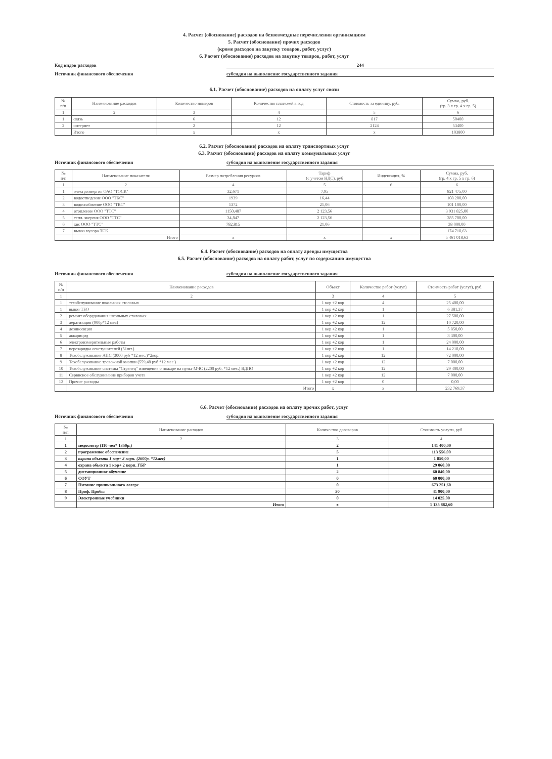4. Расчет (обоснование) расходов на безвозмездные перечисления организациям
5. Расчет (обоснование) прочих расходов
(кроме расходов на закупку товаров, работ, услуг)
6. Расчет (обоснование) расходов на закупку товаров, работ, услуг
Код видов расходов 244
Источник финансового обеспечения субсидия на выполнение государственного задания
6.1. Расчет (обоснование) расходов на оплату услуг связи
| № п/п | Наименование расходов | Количество номеров | Количество платежей в год | Стоимость за единицу, руб. | Сумма, руб. (гр. 3 х гр. 4 х гр. 5) |
| --- | --- | --- | --- | --- | --- |
| 1 | 2 | 3 | 4 | 5 | 6 |
| 1 | связь | 6 | 12 | 817 | 50400 |
| 2 | интернет | 2 | 12 | 2124 | 53400 |
| | Итого | x | x | x | 103800 |
6.2. Расчет (обоснование) расходов на оплату транспортных услуг
6.3. Расчет (обоснование) расходов на оплату коммунальных услуг
Источник финансового обеспечения субсидия на выполнение государственного задания
| № п/п | Наименование показателя | Размер потребления ресурсов | Тариф (с учетом НДС), руб | Индексация, % | Сумма, руб. (гр. 4 х гр. 5 х гр. 6) |
| --- | --- | --- | --- | --- | --- |
| 1 | 2 | 4 | 5 | 6 | 6 |
| 1 | электроэнергия ОАО "ТОСК" | 32,671 | 7,95 | | 821 475,00 |
| 2 | водоотведение ООО "ТКС" | 1939 | 16,44 | | 108 200,00 |
| 3 | водоснабжение ООО "ТКС" | 1372 | 21,06 | | 101 100,00 |
| 4 | отопление ООО "ТТС" | 1150,487 | 2 123,56 | | 3 931 825,00 |
| 5 | тепл. энергия ООО "ТТС" | 34,847 | 2 123,56 | | 285 700,00 |
| 6 | хвс ООО "ТТС" | 782,815 | 21,06 | | 38 000,00 |
| 7 | вывоз мусора ТСК | | | | 174 718,63 |
| | Итого | x | x | x | 5 461 018,63 |
6.4. Расчет (обоснование) расходов на оплату аренды имущества
6.5. Расчет (обоснование) расходов на оплату работ, услуг по содержанию имущества
Источник финансового обеспечения субсидия на выполнение государственного задания
| № п/п | Наименование расходов | Объект | Количество работ (услуг) | Стоимость работ (услуг), руб. |
| --- | --- | --- | --- | --- |
| 1 | 2 | 3 | 4 | 5 |
| 1 | техобслуживание школьных столовых | 1 кор +2 кор | 4 | 25 400,00 |
| 1 | вывоз ТБО | 1 кор +2 кор | 1 | 6 381,37 |
| 2 | ремонт оборудования школьных столовых | 1 кор +2 кор | 1 | 27 500,00 |
| 3 | дератизация (900р*12 мес) | 1 кор +2 кор | 12 | 10 720,00 |
| 4 | дезинсекция | 1 кор +2 кор | 1 | 5 850,00 |
| 5 | аккарицид | 1 кор +2 кор | 1 | 3 300,00 |
| 6 | электроизмерительные работы | 1 кор +2 кор | 1 | 24 000,00 |
| 7 | перезарядка огнетушителей (51шт.) | 1 кор +2 кор | 1 | 14 218,00 |
| 8 | Техобслуживание АПС (3000 руб *12 мес.)*2кор. | 1 кор +2 кор | 12 | 72 000,00 |
| 9 | Техобслуживание тревожной кнопки (559,48 руб *12 мес.) | 1 кор +2 кор | 12 | 7 000,00 |
| 10 | Техобслуживание системы "Стрелец" извещение о пожаре на пульт МЧС (2200 руб. *12 мес.) ВДПО | 1 кор +2 кор | 12 | 29 400,00 |
| 11 | Сервисное обслуживание приборов учета | 1 кор +2 кор | 12 | 7 000,00 |
| 12 | Прочие расходы | 1 кор +2 кор | 0 | 0,00 |
| | Итого | x | x | 232 769,37 |
6.6. Расчет (обоснование) расходов на оплату прочих работ, услуг
Источник финансового обеспечения субсидия на выполнение государственного задания
| № п/п | Наименование расходов | Количество договоров | Стоимость услуги, руб |
| --- | --- | --- | --- |
| 1 | 2 | 3 | 4 |
| 1 | медосмотр (110 чел* 1350р.) | 2 | 141 400,00 |
| 2 | программное обеспечение | 5 | 113 556,00 |
| 3 | охрана объекта 1 кор+ 2 корп. (2600р. *12мес) | 1 | 1 850,00 |
| 4 | охрана обьекта 1 кор+ 2 корп. ГБР | 1 | 29 060,00 |
| 5 | дистанционное обучение | 2 | 60 840,00 |
| 6 | СОУТ | 0 | 60 000,00 |
| 7 | Питание пришкольного лагере | 0 | 673 251,60 |
| 8 | Проф. Пробы | 50 | 41 900,00 |
| 9 | Электронные учебники | 0 | 14 025,00 |
| | Итого | x | 1 135 882,60 |